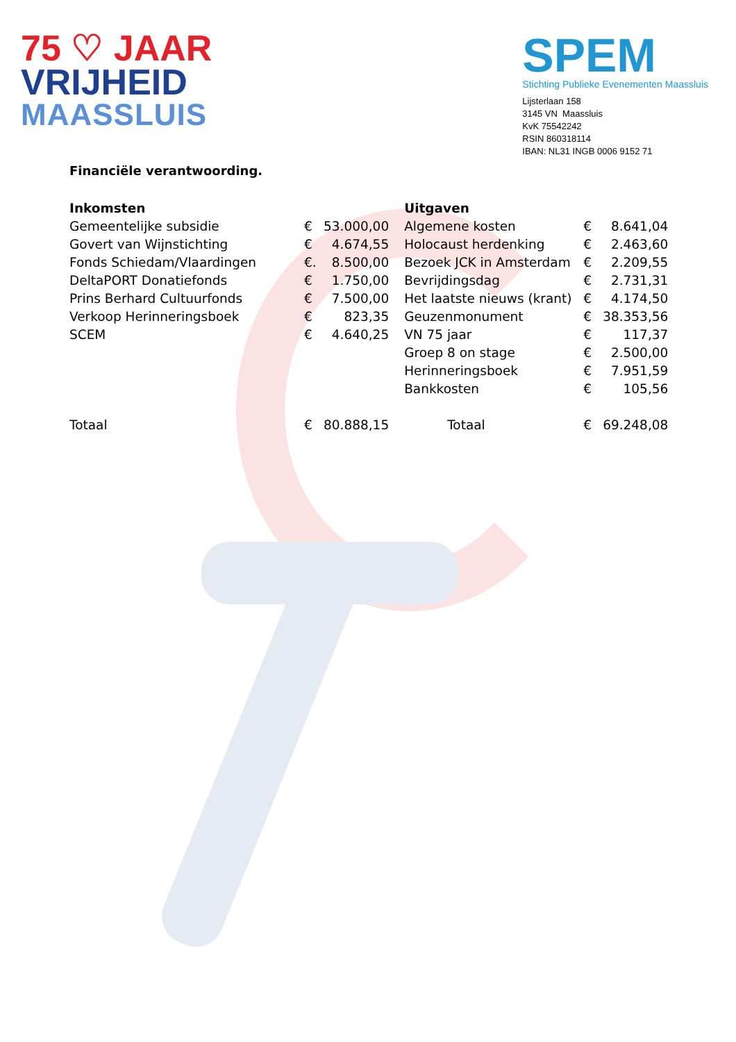75 ♡ JAAR
VRIJHEID
MAASSLUIS
SPEM
Stichting Publieke Evenementen Maassluis
Lijsterlaan 158
3145 VN Maassluis
KvK 75542242
RSIN 860318114
IBAN: NL31 INGB 0006 9152 71
Financiële verantwoording.
| Inkomsten | | | Uitgaven | | |
| --- | --- | --- | --- | --- | --- |
| Gemeentelijke subsidie | € | 53.000,00 | Algemene kosten | € | 8.641,04 |
| Govert van Wijnstichting | € | 4.674,55 | Holocaust herdenking | € | 2.463,60 |
| Fonds Schiedam/Vlaardingen | €. | 8.500,00 | Bezoek JCK in Amsterdam | € | 2.209,55 |
| DeltaPORT Donatiefonds | € | 1.750,00 | Bevrijdingsdag | € | 2.731,31 |
| Prins Berhard Cultuurfonds | € | 7.500,00 | Het laatste nieuws (krant) | € | 4.174,50 |
| Verkoop Herinneringsboek | € | 823,35 | Geuzenmonument | € | 38.353,56 |
| SCEM | € | 4.640,25 | VN 75 jaar | € | 117,37 |
| | | | Groep 8 on stage | € | 2.500,00 |
| | | | Herinneringsboek | € | 7.951,59 |
| | | | Bankkosten | € | 105,56 |
| Totaal | € | 80.888,15 | Totaal | € | 69.248,08 |